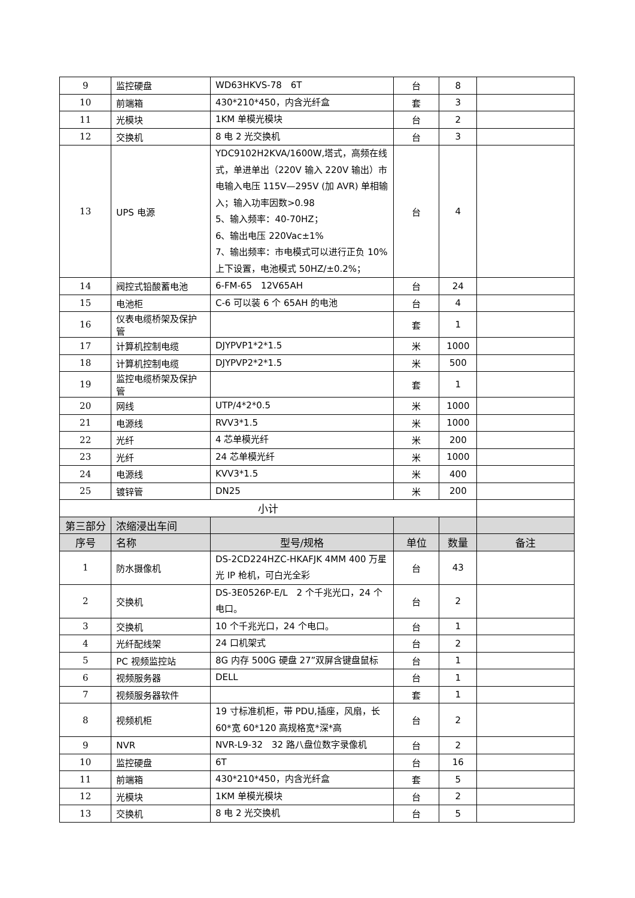| 9 | 监控硬盘 | WD63HKVS-78 6T | 台 | 8 | |
| 10 | 前端箱 | 430*210*450，内含光纤盒 | 套 | 3 | |
| 11 | 光模块 | 1KM 单模光模块 | 台 | 2 | |
| 12 | 交换机 | 8 电 2 光交换机 | 台 | 3 | |
| 13 | UPS 电源 | YDC9102H2KVA/1600W,塔式，高频在线式，单进单出（220V 输入 220V 输出）市电输入电压 115V—295V (加 AVR) 单相输入；输入功率因数>0.98 5、输入频率：40-70HZ； 6、输出电压 220Vac±1% 7、输出频率：市电模式可以进行正负 10%上下设置，电池模式 50HZ/±0.2%； | 台 | 4 | |
| 14 | 阀控式铅酸蓄电池 | 6-FM-65 12V65AH | 台 | 24 | |
| 15 | 电池柜 | C-6 可以装 6 个 65AH 的电池 | 台 | 4 | |
| 16 | 仪表电缆桥架及保护管 | | 套 | 1 | |
| 17 | 计算机控制电缆 | DJYPVP1*2*1.5 | 米 | 1000 | |
| 18 | 计算机控制电缆 | DJYPVP2*2*1.5 | 米 | 500 | |
| 19 | 监控电缆桥架及保护管 | | 套 | 1 | |
| 20 | 网线 | UTP/4*2*0.5 | 米 | 1000 | |
| 21 | 电源线 | RVV3*1.5 | 米 | 1000 | |
| 22 | 光纤 | 4 芯单模光纤 | 米 | 200 | |
| 23 | 光纤 | 24 芯单模光纤 | 米 | 1000 | |
| 24 | 电源线 | KVV3*1.5 | 米 | 400 | |
| 25 | 镀锌管 | DN25 | 米 | 200 | |
| 小计 | | | | | |
| 第三部分 | 浓缩浸出车间 | | | | |
| 序号 | 名称 | 型号/规格 | 单位 | 数量 | 备注 |
| 1 | 防水摄像机 | DS-2CD224HZC-HKAFJK 4MM 400 万星光 IP 枪机，可白光全彩 | 台 | 43 | |
| 2 | 交换机 | DS-3E0526P-E/L 2 个千兆光口，24 个电口。 | 台 | 2 | |
| 3 | 交换机 | 10 个千兆光口，24 个电口。 | 台 | 1 | |
| 4 | 光纤配线架 | 24 口机架式 | 台 | 2 | |
| 5 | PC 视频监控站 | 8G 内存 500G 硬盘 27”双屏含键盘鼠标 | 台 | 1 | |
| 6 | 视频服务器 | DELL | 台 | 1 | |
| 7 | 视频服务器软件 | | 套 | 1 | |
| 8 | 视频机柜 | 19 寸标准机柜，带 PDU,插座，风扇，长 60*宽 60*120 高规格宽*深*高 | 台 | 2 | |
| 9 | NVR | NVR-L9-32 32 路八盘位数字录像机 | 台 | 2 | |
| 10 | 监控硬盘 | 6T | 台 | 16 | |
| 11 | 前端箱 | 430*210*450，内含光纤盒 | 套 | 5 | |
| 12 | 光模块 | 1KM 单模光模块 | 台 | 2 | |
| 13 | 交换机 | 8 电 2 光交换机 | 台 | 5 | |